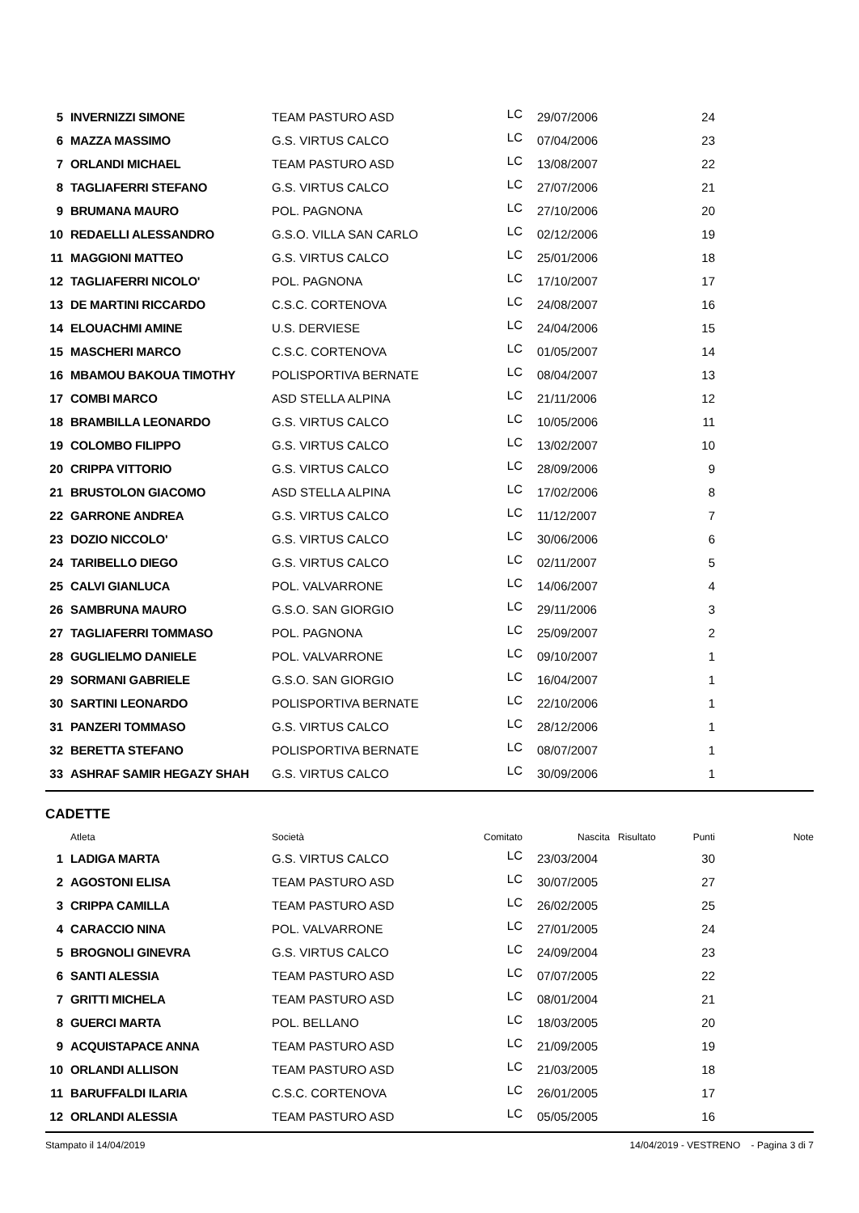| 5 | INVERNIZZI SIMONE | TEAM PASTURO ASD | LC | 29/07/2006 | | 24 | |
| 6 | MAZZA MASSIMO | G.S. VIRTUS CALCO | LC | 07/04/2006 | | 23 | |
| 7 | ORLANDI MICHAEL | TEAM PASTURO ASD | LC | 13/08/2007 | | 22 | |
| 8 | TAGLIAFERRI STEFANO | G.S. VIRTUS CALCO | LC | 27/07/2006 | | 21 | |
| 9 | BRUMANA MAURO | POL. PAGNONA | LC | 27/10/2006 | | 20 | |
| 10 | REDAELLI ALESSANDRO | G.S.O. VILLA SAN CARLO | LC | 02/12/2006 | | 19 | |
| 11 | MAGGIONI MATTEO | G.S. VIRTUS CALCO | LC | 25/01/2006 | | 18 | |
| 12 | TAGLIAFERRI NICOLO' | POL. PAGNONA | LC | 17/10/2007 | | 17 | |
| 13 | DE MARTINI RICCARDO | C.S.C. CORTENOVA | LC | 24/08/2007 | | 16 | |
| 14 | ELOUACHMI AMINE | U.S. DERVIESE | LC | 24/04/2006 | | 15 | |
| 15 | MASCHERI MARCO | C.S.C. CORTENOVA | LC | 01/05/2007 | | 14 | |
| 16 | MBAMOU BAKOUA TIMOTHY | POLISPORTIVA BERNATE | LC | 08/04/2007 | | 13 | |
| 17 | COMBI MARCO | ASD STELLA ALPINA | LC | 21/11/2006 | | 12 | |
| 18 | BRAMBILLA LEONARDO | G.S. VIRTUS CALCO | LC | 10/05/2006 | | 11 | |
| 19 | COLOMBO FILIPPO | G.S. VIRTUS CALCO | LC | 13/02/2007 | | 10 | |
| 20 | CRIPPA VITTORIO | G.S. VIRTUS CALCO | LC | 28/09/2006 | | 9 | |
| 21 | BRUSTOLON GIACOMO | ASD STELLA ALPINA | LC | 17/02/2006 | | 8 | |
| 22 | GARRONE ANDREA | G.S. VIRTUS CALCO | LC | 11/12/2007 | | 7 | |
| 23 | DOZIO NICCOLO' | G.S. VIRTUS CALCO | LC | 30/06/2006 | | 6 | |
| 24 | TARIBELLO DIEGO | G.S. VIRTUS CALCO | LC | 02/11/2007 | | 5 | |
| 25 | CALVI GIANLUCA | POL. VALVARRONE | LC | 14/06/2007 | | 4 | |
| 26 | SAMBRUNA MAURO | G.S.O. SAN GIORGIO | LC | 29/11/2006 | | 3 | |
| 27 | TAGLIAFERRI TOMMASO | POL. PAGNONA | LC | 25/09/2007 | | 2 | |
| 28 | GUGLIELMO DANIELE | POL. VALVARRONE | LC | 09/10/2007 | | 1 | |
| 29 | SORMANI GABRIELE | G.S.O. SAN GIORGIO | LC | 16/04/2007 | | 1 | |
| 30 | SARTINI LEONARDO | POLISPORTIVA BERNATE | LC | 22/10/2006 | | 1 | |
| 31 | PANZERI TOMMASO | G.S. VIRTUS CALCO | LC | 28/12/2006 | | 1 | |
| 32 | BERETTA STEFANO | POLISPORTIVA BERNATE | LC | 08/07/2007 | | 1 | |
| 33 | ASHRAF SAMIR HEGAZY SHAH | G.S. VIRTUS CALCO | LC | 30/09/2006 | | 1 | |
CADETTE
| | Atleta | Società | Comitato | Nascita | Risultato | Punti | Note |
| --- | --- | --- | --- | --- | --- | --- | --- |
| 1 | LADIGA MARTA | G.S. VIRTUS CALCO | LC | 23/03/2004 | | 30 | |
| 2 | AGOSTONI ELISA | TEAM PASTURO ASD | LC | 30/07/2005 | | 27 | |
| 3 | CRIPPA CAMILLA | TEAM PASTURO ASD | LC | 26/02/2005 | | 25 | |
| 4 | CARACCIO NINA | POL. VALVARRONE | LC | 27/01/2005 | | 24 | |
| 5 | BROGNOLI GINEVRA | G.S. VIRTUS CALCO | LC | 24/09/2004 | | 23 | |
| 6 | SANTI ALESSIA | TEAM PASTURO ASD | LC | 07/07/2005 | | 22 | |
| 7 | GRITTI MICHELA | TEAM PASTURO ASD | LC | 08/01/2004 | | 21 | |
| 8 | GUERCI MARTA | POL. BELLANO | LC | 18/03/2005 | | 20 | |
| 9 | ACQUISTAPACE ANNA | TEAM PASTURO ASD | LC | 21/09/2005 | | 19 | |
| 10 | ORLANDI ALLISON | TEAM PASTURO ASD | LC | 21/03/2005 | | 18 | |
| 11 | BARUFFALDI ILARIA | C.S.C. CORTENOVA | LC | 26/01/2005 | | 17 | |
| 12 | ORLANDI ALESSIA | TEAM PASTURO ASD | LC | 05/05/2005 | | 16 | |
Stampato il 14/04/2019 14/04/2019 - VESTRENO - Pagina 3 di 7